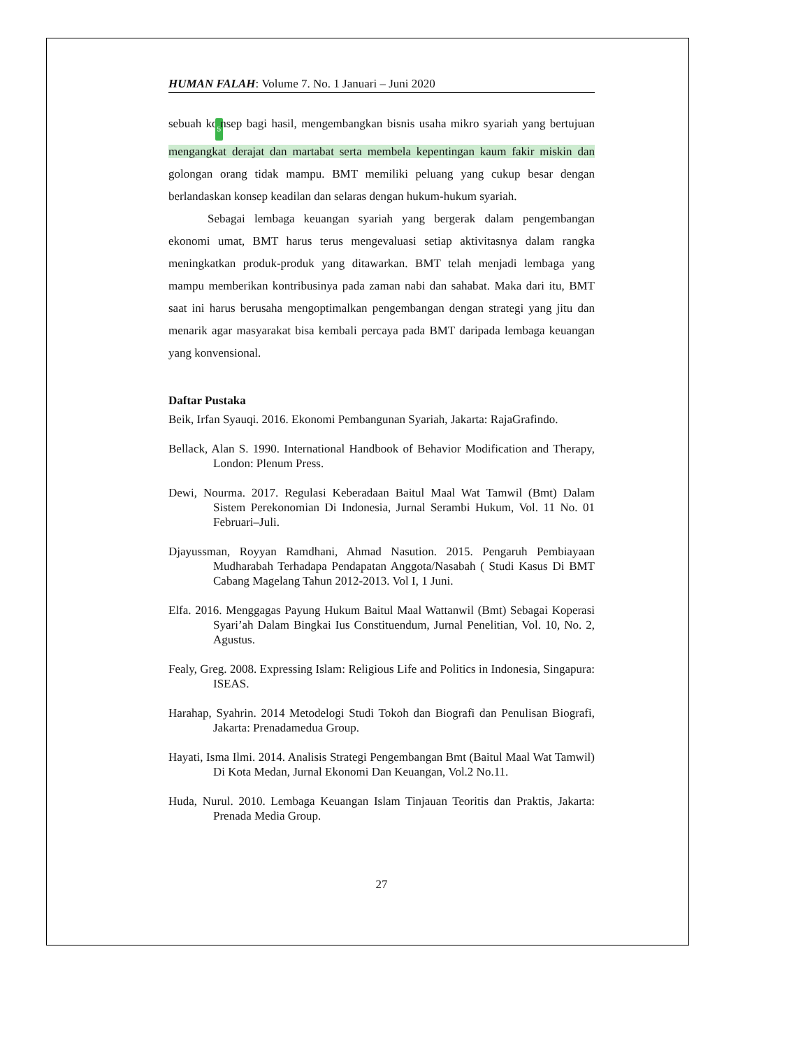HUMAN FALAH: Volume 7. No. 1 Januari – Juni 2020
sebuah ko5nsep bagi hasil, mengembangkan bisnis usaha mikro syariah yang bertujuan mengangkat derajat dan martabat serta membela kepentingan kaum fakir miskin dan golongan orang tidak mampu. BMT memiliki peluang yang cukup besar dengan berlandaskan konsep keadilan dan selaras dengan hukum-hukum syariah.
Sebagai lembaga keuangan syariah yang bergerak dalam pengembangan ekonomi umat, BMT harus terus mengevaluasi setiap aktivitasnya dalam rangka meningkatkan produk-produk yang ditawarkan. BMT telah menjadi lembaga yang mampu memberikan kontribusinya pada zaman nabi dan sahabat. Maka dari itu, BMT saat ini harus berusaha mengoptimalkan pengembangan dengan strategi yang jitu dan menarik agar masyarakat bisa kembali percaya pada BMT daripada lembaga keuangan yang konvensional.
Daftar Pustaka
Beik, Irfan Syauqi. 2016. Ekonomi Pembangunan Syariah, Jakarta: RajaGrafindo.
Bellack, Alan S. 1990. International Handbook of Behavior Modification and Therapy, London: Plenum Press.
Dewi, Nourma. 2017. Regulasi Keberadaan Baitul Maal Wat Tamwil (Bmt) Dalam Sistem Perekonomian Di Indonesia, Jurnal Serambi Hukum, Vol. 11 No. 01 Februari–Juli.
Djayussman, Royyan Ramdhani, Ahmad Nasution. 2015. Pengaruh Pembiayaan Mudharabah Terhadapa Pendapatan Anggota/Nasabah ( Studi Kasus Di BMT Cabang Magelang Tahun 2012-2013. Vol I, 1 Juni.
Elfa. 2016. Menggagas Payung Hukum Baitul Maal Wattanwil (Bmt) Sebagai Koperasi Syari’ah Dalam Bingkai Ius Constituendum, Jurnal Penelitian, Vol. 10, No. 2, Agustus.
Fealy, Greg. 2008. Expressing Islam: Religious Life and Politics in Indonesia, Singapura: ISEAS.
Harahap, Syahrin. 2014 Metodelogi Studi Tokoh dan Biografi dan Penulisan Biografi, Jakarta: Prenadamedua Group.
Hayati, Isma Ilmi. 2014. Analisis Strategi Pengembangan Bmt (Baitul Maal Wat Tamwil) Di Kota Medan, Jurnal Ekonomi Dan Keuangan, Vol.2 No.11.
Huda, Nurul. 2010. Lembaga Keuangan Islam Tinjauan Teoritis dan Praktis, Jakarta: Prenada Media Group.
27